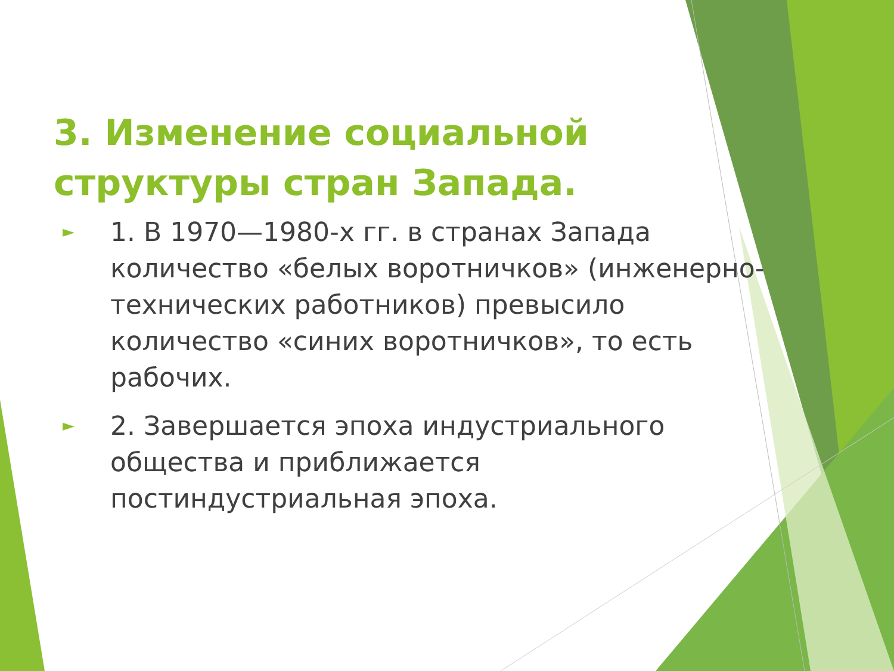3. Изменение социальной структуры стран Запада.
► 1. В 1970—1980-х гг. в странах Запада количество «белых воротничков» (инженерно-технических работников) превысило количество «синих воротничков», то есть рабочих.
► 2. Завершается эпоха индустриального общества и приближается постиндустриальная эпоха.